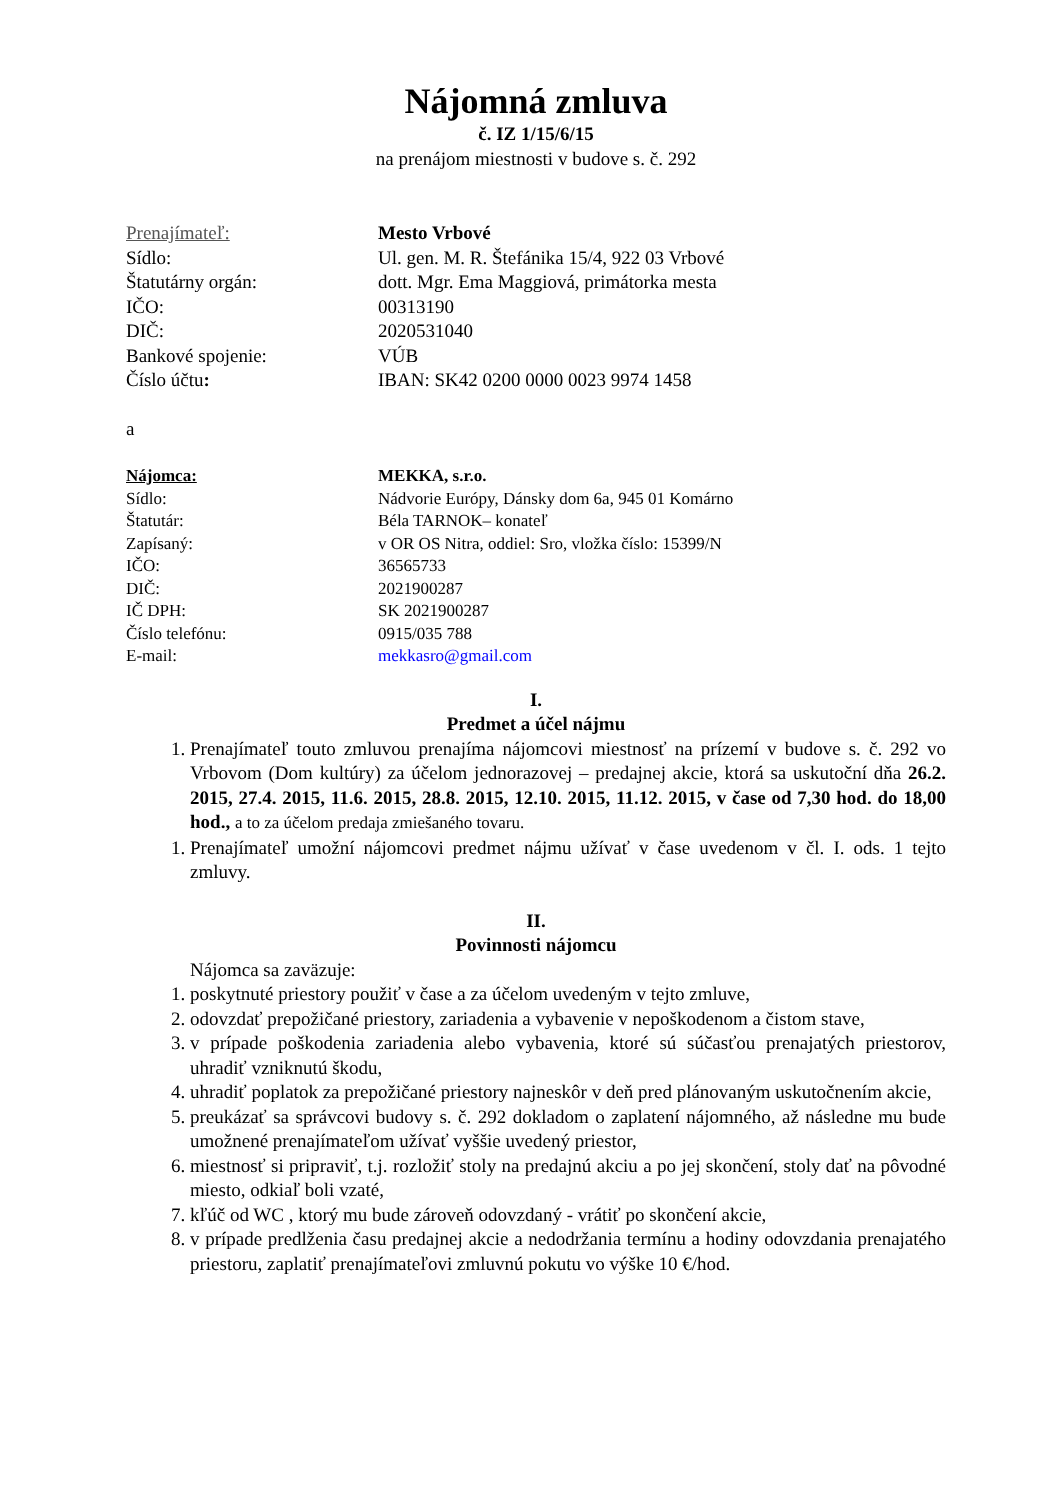Nájomná zmluva
č. IZ 1/15/6/15
na prenájom miestnosti v budove s. č. 292
Prenajímateľ: Mesto Vrbové
Sídlo: Ul. gen. M. R. Štefánika 15/4, 922 03 Vrbové
Štatutárny orgán: dott. Mgr. Ema Maggiová, primátorka mesta
IČO: 00313190
DIČ: 2020531040
Bankové spojenie: VÚB
Číslo účtu: IBAN: SK42 0200 0000 0023 9974 1458
a
Nájomca: MEKKA, s.r.o.
Sídlo: Nádvorie Európy, Dánsky dom 6a, 945 01 Komárno
Štatutár: Béla TARNOK– konateľ
Zapísaný: v OR OS Nitra, oddiel: Sro, vložka číslo: 15399/N
IČO: 36565733
DIČ: 2021900287
IČ DPH: SK 2021900287
Číslo telefónu: 0915/035 788
E-mail: mekkasro@gmail.com
I.
Predmet a účel nájmu
1. Prenajímateľ touto zmluvou prenajíma nájomcovi miestnosť na prízemí v budove s. č. 292 vo Vrbovom (Dom kultúry) za účelom jednorazovej – predajnej akcie, ktorá sa uskutoční dňa 26.2. 2015, 27.4. 2015, 11.6. 2015, 28.8. 2015, 12.10. 2015, 11.12. 2015, v čase od 7,30 hod. do 18,00 hod., a to za účelom predaja zmiešaného tovaru.
1. Prenajímateľ umožní nájomcovi predmet nájmu užívať v čase uvedenom v čl. I. ods. 1 tejto zmluvy.
II.
Povinnosti nájomcu
Nájomca sa zaväzuje:
1. poskytnuté priestory použiť v čase a za účelom uvedeným v tejto zmluve,
2. odovzdať prepožičané priestory, zariadenia a vybavenie v nepoškodenom a čistom stave,
3. v prípade poškodenia zariadenia alebo vybavenia, ktoré sú súčasťou prenajatých priestorov, uhradiť vzniknutú škodu,
4. uhradiť poplatok za prepožičané priestory najneskôr v deň pred plánovaným uskutočnením akcie,
5. preukázať sa správcovi budovy s. č. 292 dokladom o zaplatení nájomného, až následne mu bude umožnené prenajímateľom užívať vyššie uvedený priestor,
6. miestnosť si pripraviť, t.j. rozložiť stoly na predajnú akciu a po jej skončení, stoly dať na pôvodné miesto, odkiaľ boli vzaté,
7. kľúč od WC , ktorý mu bude zároveň odovzdaný - vrátiť po skončení akcie,
8. v prípade predlženia času predajnej akcie a nedodržania termínu a hodiny odovzdania prenajatého priestoru, zaplatiť prenajímateľovi zmluvnú pokutu vo výške 10 €/hod.